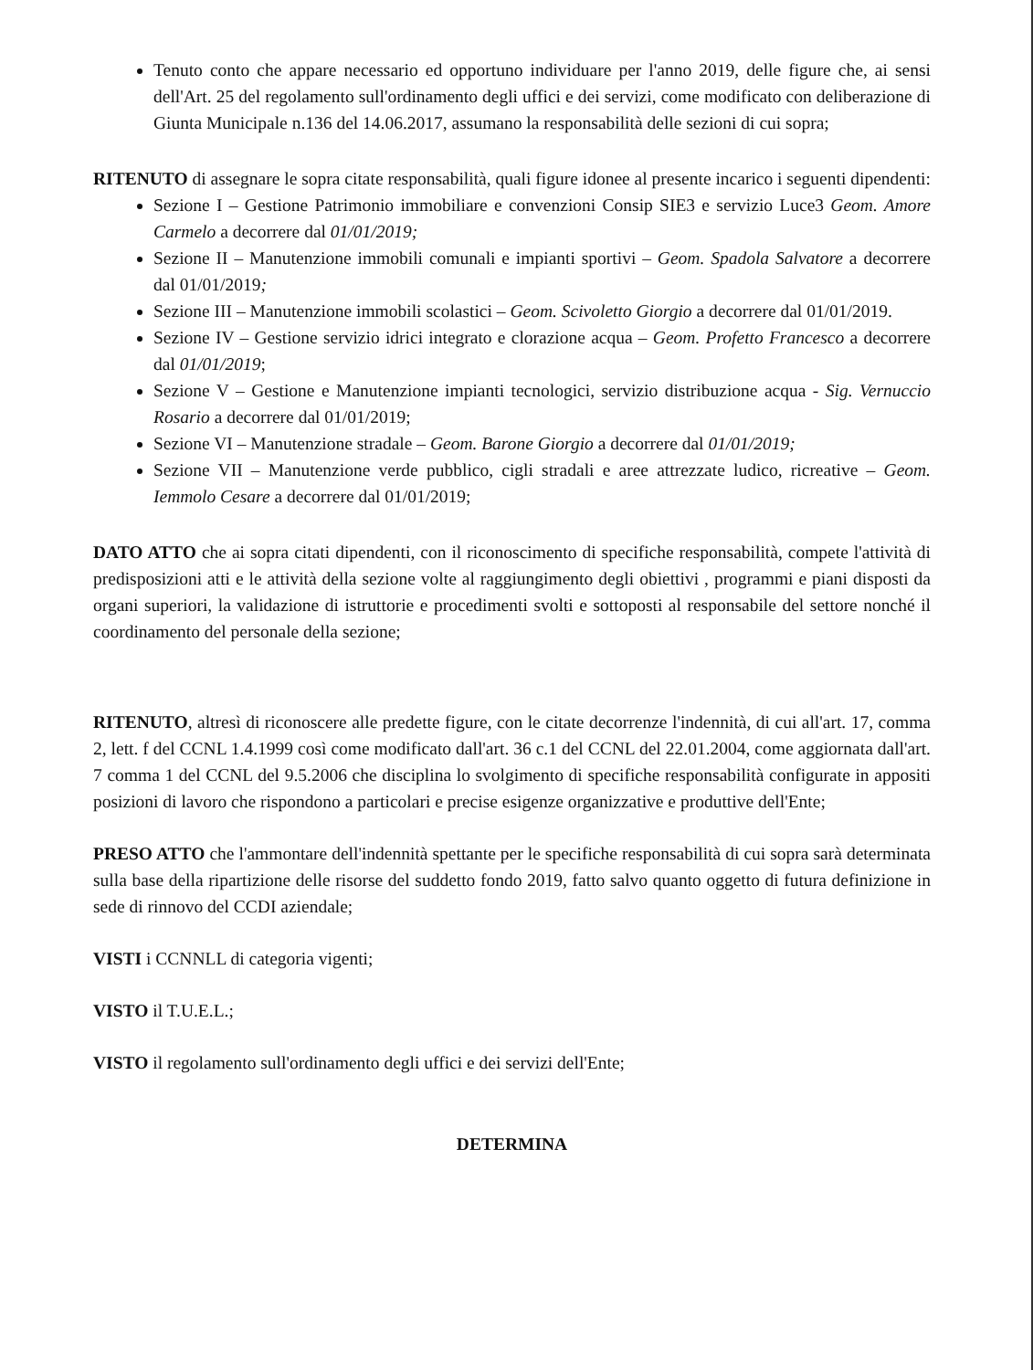Tenuto conto che appare necessario ed opportuno individuare per l'anno 2019, delle figure che, ai sensi dell'Art. 25 del regolamento sull'ordinamento degli uffici e dei servizi, come modificato con deliberazione di Giunta Municipale n.136 del 14.06.2017, assumano la responsabilità delle sezioni di cui sopra;
RITENUTO di assegnare le sopra citate responsabilità, quali figure idonee al presente incarico i seguenti dipendenti:
Sezione I – Gestione Patrimonio immobiliare e convenzioni Consip SIE3 e servizio Luce3 Geom. Amore Carmelo a decorrere dal 01/01/2019;
Sezione II – Manutenzione immobili comunali e impianti sportivi – Geom. Spadola Salvatore a decorrere dal 01/01/2019;
Sezione III – Manutenzione immobili scolastici – Geom. Scivoletto Giorgio a decorrere dal 01/01/2019.
Sezione IV – Gestione servizio idrici integrato e clorazione acqua – Geom. Profetto Francesco a decorrere dal 01/01/2019;
Sezione V – Gestione e Manutenzione impianti tecnologici, servizio distribuzione acqua - Sig. Vernuccio Rosario a decorrere dal 01/01/2019;
Sezione VI – Manutenzione stradale – Geom. Barone Giorgio a decorrere dal 01/01/2019;
Sezione VII – Manutenzione verde pubblico, cigli stradali e aree attrezzate ludico, ricreative – Geom. Iemmolo Cesare a decorrere dal 01/01/2019;
DATO ATTO che ai sopra citati dipendenti, con il riconoscimento di specifiche responsabilità, compete l'attività di predisposizioni atti e le attività della sezione volte al raggiungimento degli obiettivi , programmi e piani disposti da organi superiori, la validazione di istruttorie e procedimenti svolti e sottoposti al responsabile del settore nonché il coordinamento del personale della sezione;
RITENUTO, altresì di riconoscere alle predette figure, con le citate decorrenze l'indennità, di cui all'art. 17, comma 2, lett. f del CCNL 1.4.1999 così come modificato dall'art. 36 c.1 del CCNL del 22.01.2004, come aggiornata dall'art. 7 comma 1 del CCNL del 9.5.2006 che disciplina lo svolgimento di specifiche responsabilità configurate in appositi posizioni di lavoro che rispondono a particolari e precise esigenze organizzative e produttive dell'Ente;
PRESO ATTO che l'ammontare dell'indennità spettante per le specifiche responsabilità di cui sopra sarà determinata sulla base della ripartizione delle risorse del suddetto fondo 2019, fatto salvo quanto oggetto di futura definizione in sede di rinnovo del CCDI aziendale;
VISTI i CCNNLL di categoria vigenti;
VISTO il T.U.E.L.;
VISTO il regolamento sull'ordinamento degli uffici e dei servizi dell'Ente;
DETERMINA